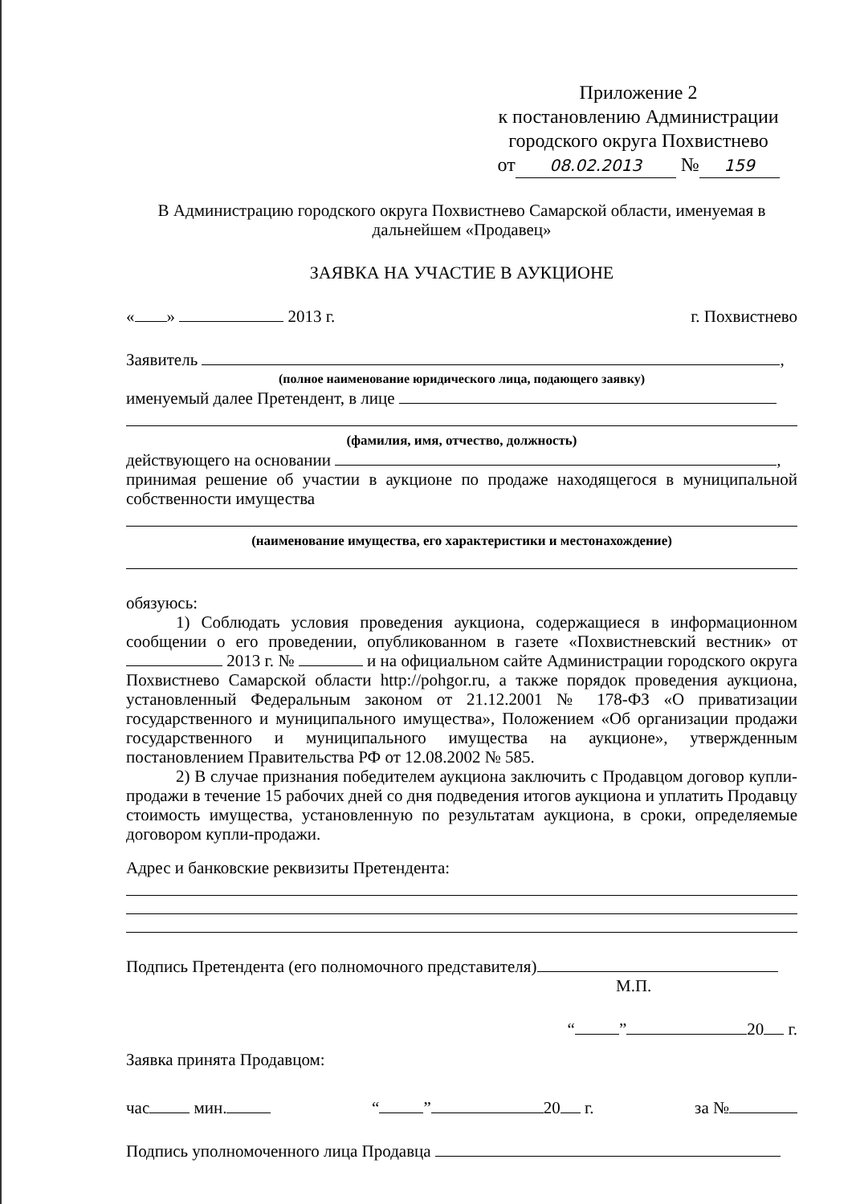Приложение 2
к постановлению Администрации
городского округа Похвистнево
от 08.02.2013 № 159
В Администрацию городского округа Похвистнево Самарской области, именуемая в дальнейшем «Продавец»
ЗАЯВКА НА УЧАСТИЕ В АУКЦИОНЕ
« » 2013 г. г. Похвистнево
Заявитель ,
(полное наименование юридического лица, подающего заявку)
именуемый далее Претендент, в лице
(фамилия, имя, отчество, должность)
действующего на основании ,
принимая решение об участии в аукционе по продаже находящегося в муниципальной собственности имущества
(наименование имущества, его характеристики и местонахождение)
обязуюсь:
1) Соблюдать условия проведения аукциона, содержащиеся в информационном сообщении о его проведении, опубликованном в газете «Похвистневский вестник» от 2013 г. № и на официальном сайте Администрации городского округа Похвистнево Самарской области http://pohgor.ru, а также порядок проведения аукциона, установленный Федеральным законом от 21.12.2001 № 178-ФЗ «О приватизации государственного и муниципального имущества», Положением «Об организации продажи государственного и муниципального имущества на аукционе», утвержденным постановлением Правительства РФ от 12.08.2002 № 585.
2) В случае признания победителем аукциона заключить с Продавцом договор купли-продажи в течение 15 рабочих дней со дня подведения итогов аукциона и уплатить Продавцу стоимость имущества, установленную по результатам аукциона, в сроки, определяемые договором купли-продажи.
Адрес и банковские реквизиты Претендента:
Подпись Претендента (его полномочного представителя)
М.П.
“ ” 20 г.
Заявка принята Продавцом:
час мин. “ ” 20 г. за №
Подпись уполномоченного лица Продавца